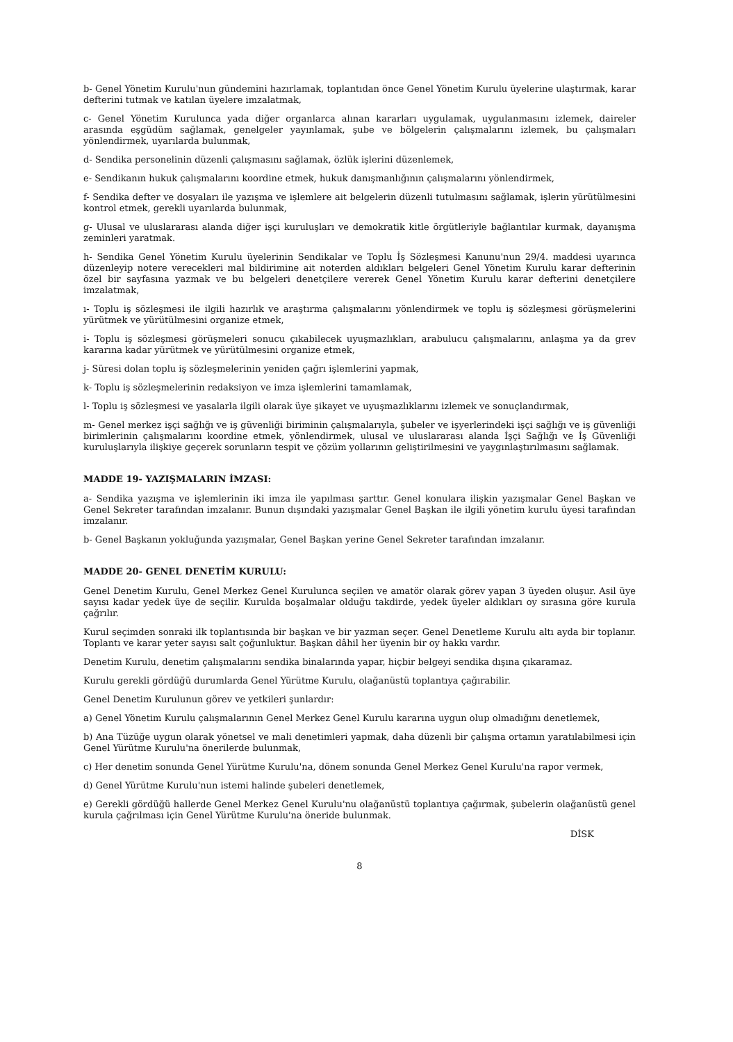b- Genel Yönetim Kurulu'nun gündemini hazırlamak, toplantıdan önce Genel Yönetim Kurulu üyelerine ulaştırmak, karar defterini tutmak ve katılan üyelere imzalatmak,
c- Genel Yönetim Kurulunca yada diğer organlarca alınan kararları uygulamak, uygulanmasını izlemek, daireler arasında eşgüdüm sağlamak, genelgeler yayınlamak, şube ve bölgelerin çalışmalarını izlemek, bu çalışmaları yönlendirmek, uyarılarda bulunmak,
d- Sendika personelinin düzenli çalışmasını sağlamak, özlük işlerini düzenlemek,
e- Sendikanın hukuk çalışmalarını koordine etmek, hukuk danışmanlığının çalışmalarını yönlendirmek,
f- Sendika defter ve dosyaları ile yazışma ve işlemlere ait belgelerin düzenli tutulmasını sağlamak, işlerin yürütülmesini kontrol etmek, gerekli uyarılarda bulunmak,
g- Ulusal ve uluslararası alanda diğer işçi kuruluşları ve demokratik kitle örgütleriyle bağlantılar kurmak, dayanışma zeminleri yaratmak.
h- Sendika Genel Yönetim Kurulu üyelerinin Sendikalar ve Toplu İş Sözleşmesi Kanunu'nun 29/4. maddesi uyarınca düzenleyip notere verecekleri mal bildirimine ait noterden aldıkları belgeleri Genel Yönetim Kurulu karar defterinin özel bir sayfasına yazmak ve bu belgeleri denetçilere vererek Genel Yönetim Kurulu karar defterini denetçilere imzalatmak,
ı- Toplu iş sözleşmesi ile ilgili hazırlık ve araştırma çalışmalarını yönlendirmek ve toplu iş sözleşmesi görüşmelerini yürütmek ve yürütülmesini organize etmek,
i- Toplu iş sözleşmesi görüşmeleri sonucu çıkabilecek uyuşmazlıkları, arabulucu çalışmalarını, anlaşma ya da grev kararına kadar yürütmek ve yürütülmesini organize etmek,
j- Süresi dolan toplu iş sözleşmelerinin yeniden çağrı işlemlerini yapmak,
k- Toplu iş sözleşmelerinin redaksiyon ve imza işlemlerini tamamlamak,
l- Toplu iş sözleşmesi ve yasalarla ilgili olarak üye şikayet ve uyuşmazlıklarını izlemek ve sonuçlandırmak,
m- Genel merkez işçi sağlığı ve iş güvenliği biriminin çalışmalarıyla, şubeler ve işyerlerindeki işçi sağlığı ve iş güvenliği birimlerinin çalışmalarını koordine etmek, yönlendirmek, ulusal ve uluslararası alanda İşçi Sağlığı ve İş Güvenliği kuruluşlarıyla ilişkiye geçerek sorunların tespit ve çözüm yollarının geliştirilmesini ve yaygınlaştırılmasını sağlamak.
MADDE 19- YAZIŞMALARIN İMZASI:
a- Sendika yazışma ve işlemlerinin iki imza ile yapılması şarttır. Genel konulara ilişkin yazışmalar Genel Başkan ve Genel Sekreter tarafından imzalanır. Bunun dışındaki yazışmalar Genel Başkan ile ilgili yönetim kurulu üyesi tarafından imzalanır.
b- Genel Başkanın yokluğunda yazışmalar, Genel Başkan yerine Genel Sekreter tarafından imzalanır.
MADDE 20- GENEL DENETİM KURULU:
Genel Denetim Kurulu, Genel Merkez Genel Kurulunca seçilen ve amatör olarak görev yapan 3 üyeden oluşur. Asil üye sayısı kadar yedek üye de seçilir. Kurulda boşalmalar olduğu takdirde, yedek üyeler aldıkları oy sırasına göre kurula çağrılır.
Kurul seçimden sonraki ilk toplantısında bir başkan ve bir yazman seçer. Genel Denetleme Kurulu altı ayda bir toplanır. Toplantı ve karar yeter sayısı salt çoğunluktur. Başkan dâhil her üyenin bir oy hakkı vardır.
Denetim Kurulu, denetim çalışmalarını sendika binalarında yapar, hiçbir belgeyi sendika dışına çıkaramaz.
Kurulu gerekli gördüğü durumlarda Genel Yürütme Kurulu, olağanüstü toplantıya çağırabilir.
Genel Denetim Kurulunun görev ve yetkileri şunlardır:
a) Genel Yönetim Kurulu çalışmalarının Genel Merkez Genel Kurulu kararına uygun olup olmadığını denetlemek,
b) Ana Tüzüğe uygun olarak yönetsel ve mali denetimleri yapmak, daha düzenli bir çalışma ortamın yaratılabilmesi için Genel Yürütme Kurulu'na önerilerde bulunmak,
c) Her denetim sonunda Genel Yürütme Kurulu'na, dönem sonunda Genel Merkez Genel Kurulu'na rapor vermek,
d) Genel Yürütme Kurulu'nun istemi halinde şubeleri denetlemek,
e) Gerekli gördüğü hallerde Genel Merkez Genel Kurulu'nu olağanüstü toplantıya çağırmak, şubelerin olağanüstü genel kurula çağrılması için Genel Yürütme Kurulu'na öneride bulunmak.
DİSK
8